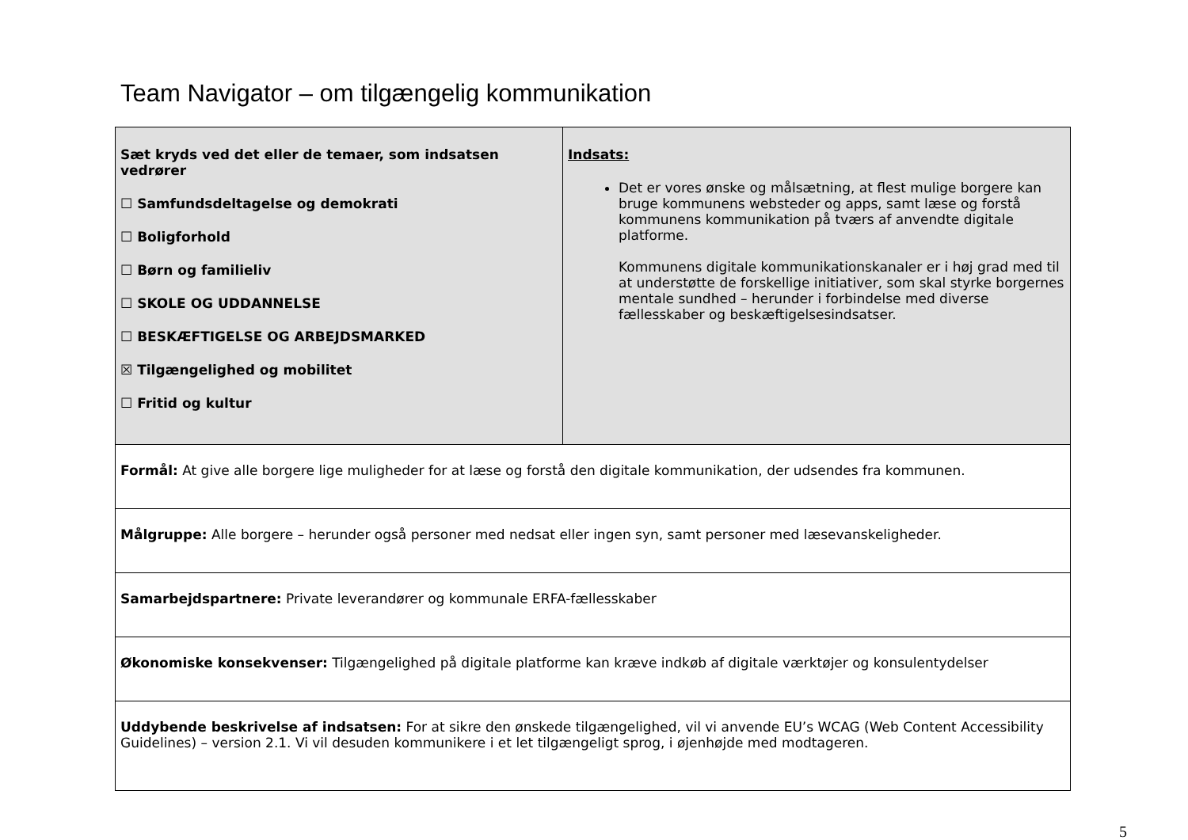Team Navigator – om tilgængelig kommunikation
| Sæt kryds ved det eller de temaer, som indsatsen vedrører ☐ Samfundsdeltagelse og demokrati ☐ Boligforhold ☐ Børn og familieliv ☐ SKOLE OG UDDANNELSE ☐ BESKÆFTIGELSE OG ARBEJDSMARKED ☒ Tilgængelighed og mobilitet ☐ Fritid og kultur | Indsats: Det er vores ønske og målsætning, at flest mulige borgere kan bruge kommunens websteder og apps, samt læse og forstå kommunens kommunikation på tværs af anvendte digitale platforme. Kommunens digitale kommunikationskanaler er i høj grad med til at understøtte de forskellige initiativer, som skal styrke borgernes mentale sundhed – herunder i forbindelse med diverse fællesskaber og beskæftigelsesindsatser. |
| Formål: At give alle borgere lige muligheder for at læse og forstå den digitale kommunikation, der udsendes fra kommunen. | |
| Målgruppe: Alle borgere – herunder også personer med nedsat eller ingen syn, samt personer med læsevanskeligheder. | |
| Samarbejdspartnere: Private leverandører og kommunale ERFA-fællesskaber | |
| Økonomiske konsekvenser: Tilgængelighed på digitale platforme kan kræve indkøb af digitale værktøjer og konsulentydelser | |
| Uddybende beskrivelse af indsatsen: For at sikre den ønskede tilgængelighed, vil vi anvende EU’s WCAG (Web Content Accessibility Guidelines) – version 2.1. Vi vil desuden kommunikere i et let tilgængeligt sprog, i øjenhøjde med modtageren. | |
5